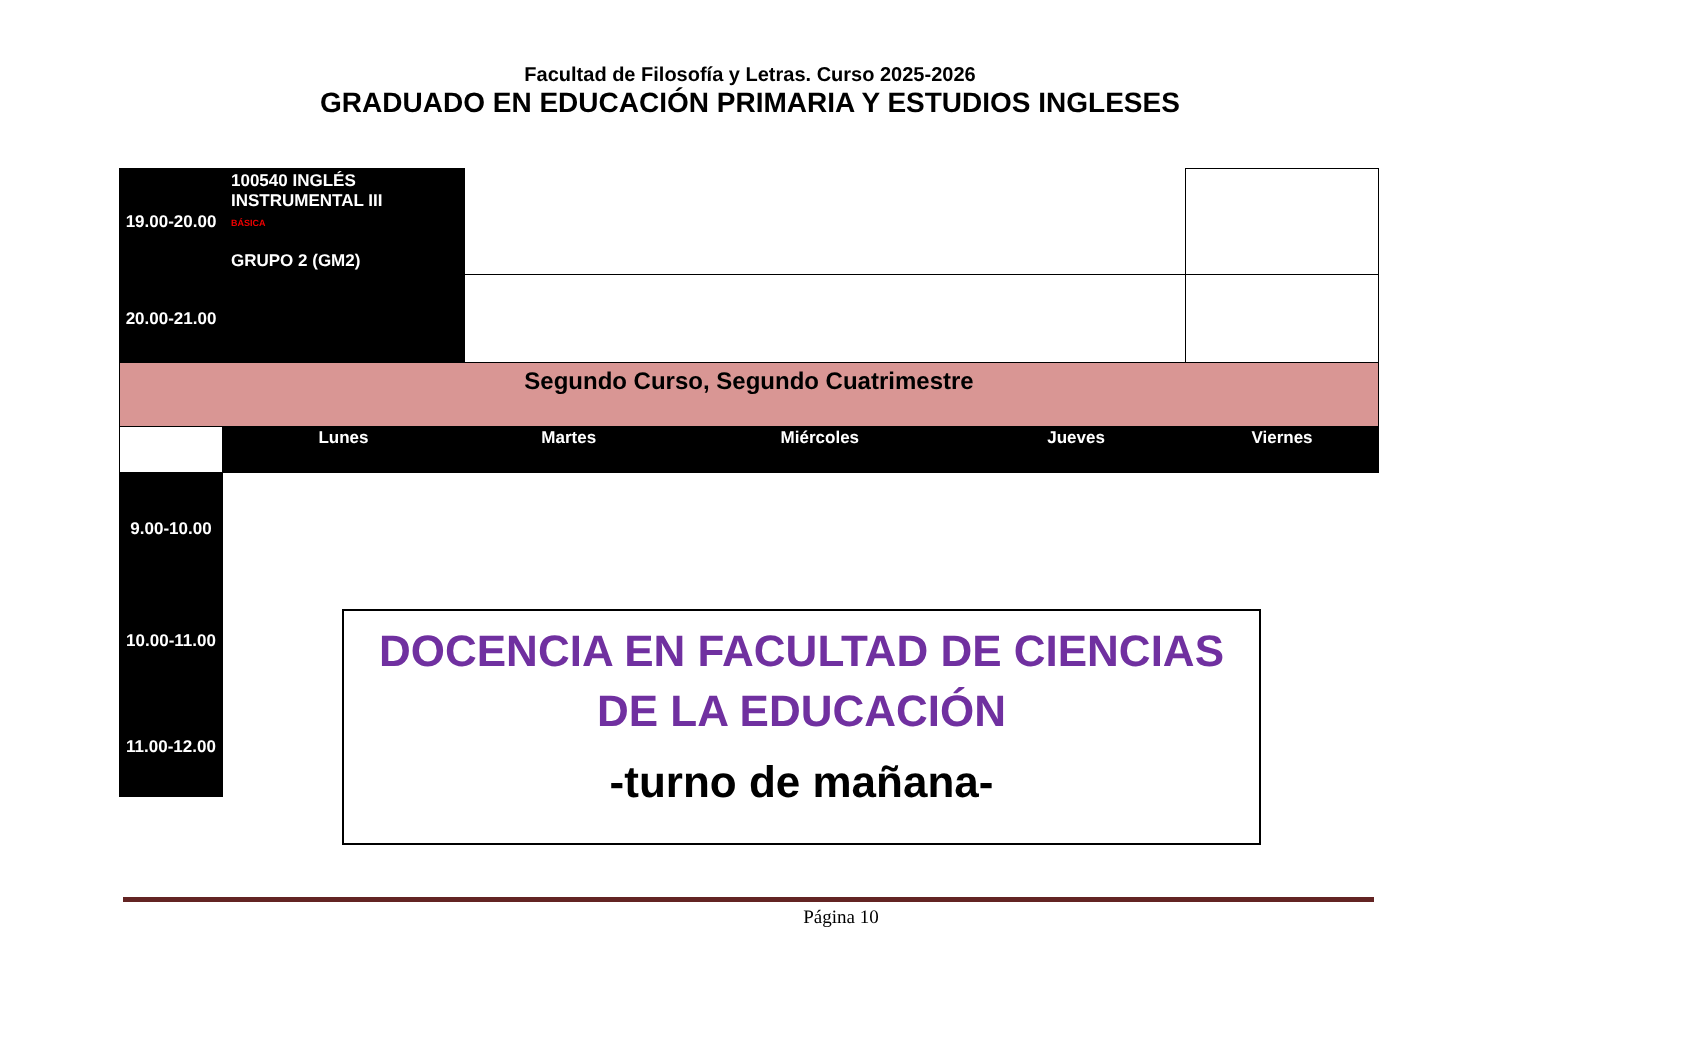Facultad de Filosofía y Letras. Curso 2025-2026
GRADUADO EN EDUCACIÓN PRIMARIA Y ESTUDIOS INGLESES
| 19.00-20.00 | 100540 INGLÉS INSTRUMENTAL III BÁSICA GRUPO 2 (GM2) | | | | |
| 20.00-21.00 | | | | | |
| Segundo Curso, Segundo Cuatrimestre | | | | | |
| | Lunes | Martes | Miércoles | Jueves | Viernes |
| 9.00-10.00 | | | | | |
| 10.00-11.00 | | | | | |
| 11.00-12.00 | | | | | |
DOCENCIA EN FACULTAD DE CIENCIAS DE LA EDUCACIÓN
-turno de mañana-
Página 10